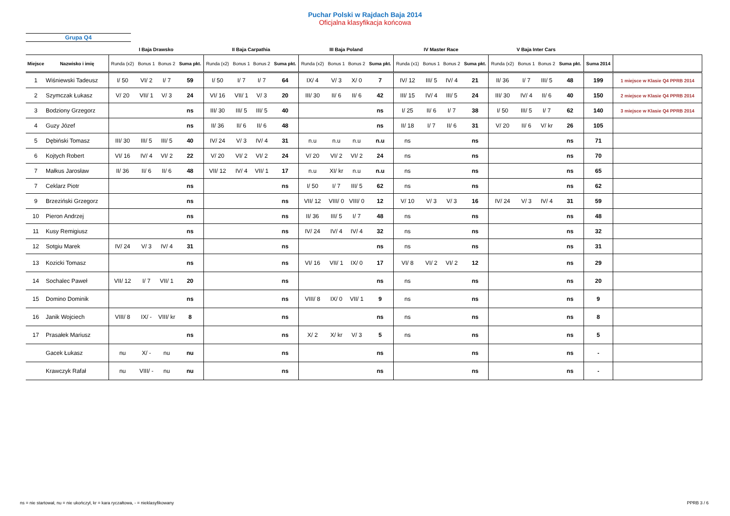Puchar Polski w Rajdach Baja 2014
Oficjalna klasyfikacja końcowa
Grupa Q4
| | | I Baja Drawsko | | | | II Baja Carpathia | | | | III Baja Poland | | | | IV Master Race | | | | V Baja Inter Cars | | | | | |
| --- | --- | --- | --- | --- | --- | --- | --- | --- | --- | --- | --- | --- | --- | --- | --- | --- | --- | --- | --- | --- | --- | --- | --- |
| Miejsce | Nazwisko i imię | Runda (x2) | Bonus 1 | Bonus 2 | Suma pkt. | Runda (x2) | Bonus 1 | Bonus 2 | Suma pkt. | Runda (x2) | Bonus 1 | Bonus 2 | Suma pkt. | Runda (x1) | Bonus 1 | Bonus 2 | Suma pkt. | Runda (x2) | Bonus 1 | Bonus 2 | Suma pkt. | Suma 2014 | |
| 1 | Wiśniewski Tadeusz | I/ 50 | VI/ 2 | I/ 7 | 59 | I/ 50 | I/ 7 | I/ 7 | 64 | IX/ 4 | V/ 3 | X/ 0 | 7 | IV/ 12 | III/ 5 | IV/ 4 | 21 | II/ 36 | I/ 7 | III/ 5 | 48 | 199 | 1 miejsce w Klasie Q4 PPRB 2014 |
| 2 | Szymczak Łukasz | V/ 20 | VII/ 1 | V/ 3 | 24 | VI/ 16 | VII/ 1 | V/ 3 | 20 | III/ 30 | II/ 6 | II/ 6 | 42 | III/ 15 | IV/ 4 | III/ 5 | 24 | III/ 30 | IV/ 4 | II/ 6 | 40 | 150 | 2 miejsce w Klasie Q4 PPRB 2014 |
| 3 | Bodziony Grzegorz | | | | ns | III/ 30 | III/ 5 | III/ 5 | 40 | | | | ns | I/ 25 | II/ 6 | I/ 7 | 38 | I/ 50 | III/ 5 | I/ 7 | 62 | 140 | 3 miejsce w Klasie Q4 PPRB 2014 |
| 4 | Guzy Józef | | | | ns | II/ 36 | II/ 6 | II/ 6 | 48 | | | | ns | II/ 18 | I/ 7 | II/ 6 | 31 | V/ 20 | II/ 6 | V/ kr | 26 | 105 | |
| 5 | Dębiński Tomasz | III/ 30 | III/ 5 | III/ 5 | 40 | IV/ 24 | V/ 3 | IV/ 4 | 31 | n.u | n.u | n.u | n.u | ns | | | ns | | | | ns | 71 | |
| 6 | Kojtych Robert | VI/ 16 | IV/ 4 | VI/ 2 | 22 | V/ 20 | VI/ 2 | VI/ 2 | 24 | V/ 20 | VI/ 2 | VI/ 2 | 24 | ns | | | ns | | | | ns | 70 | |
| 7 | Małkus Jarosław | II/ 36 | II/ 6 | II/ 6 | 48 | VII/ 12 | IV/ 4 | VII/ 1 | 17 | n.u | XI/ kr | n.u | n.u | ns | | | ns | | | | ns | 65 | |
| 7 | Ceklarz Piotr | | | | ns | | | | ns | I/ 50 | I/ 7 | III/ 5 | 62 | ns | | | ns | | | | ns | 62 | |
| 9 | Brzeziński Grzegorz | | | | ns | | | | ns | VII/ 12 | VIII/ 0 | VIII/ 0 | 12 | V/ 10 | V/ 3 | V/ 3 | 16 | IV/ 24 | V/ 3 | IV/ 4 | 31 | 59 | |
| 10 | Pieron Andrzej | | | | ns | | | | ns | II/ 36 | III/ 5 | I/ 7 | 48 | ns | | | ns | | | | ns | 48 | |
| 11 | Kusy Remigiusz | | | | ns | | | | ns | IV/ 24 | IV/ 4 | IV/ 4 | 32 | ns | | | ns | | | | ns | 32 | |
| 12 | Sotgiu Marek | IV/ 24 | V/ 3 | IV/ 4 | 31 | | | | ns | | | | ns | ns | | | ns | | | | ns | 31 | |
| 13 | Kozicki Tomasz | | | | ns | | | | ns | VI/ 16 | VII/ 1 | IX/ 0 | 17 | VI/ 8 | VI/ 2 | VI/ 2 | 12 | | | | ns | 29 | |
| 14 | Sochalec Paweł | VII/ 12 | I/ 7 | VII/ 1 | 20 | | | | ns | | | | ns | ns | | | ns | | | | ns | 20 | |
| 15 | Domino Dominik | | | | ns | | | | ns | VIII/ 8 | IX/ 0 | VII/ 1 | 9 | ns | | | ns | | | | ns | 9 | |
| 16 | Janik Wojciech | VIII/ 8 | IX/ - | VIII/ kr | 8 | | | | ns | | | | ns | ns | | | ns | | | | ns | 8 | |
| 17 | Prasałek Mariusz | | | | ns | | | | ns | X/ 2 | X/ kr | V/ 3 | 5 | ns | | | ns | | | | ns | 5 | |
| | Gacek Łukasz | nu | X/ - | nu | nu | | | | ns | | | | ns | | | | ns | | | | ns | - | |
| | Krawczyk Rafał | nu | VIII/ - | nu | nu | | | | ns | | | | ns | | | | ns | | | | ns | - | |
ns = nie startował, nu = nie ukończył, kr = kara ryczałtowa, - = nieklasyfikowany
PPRB 3 / 6